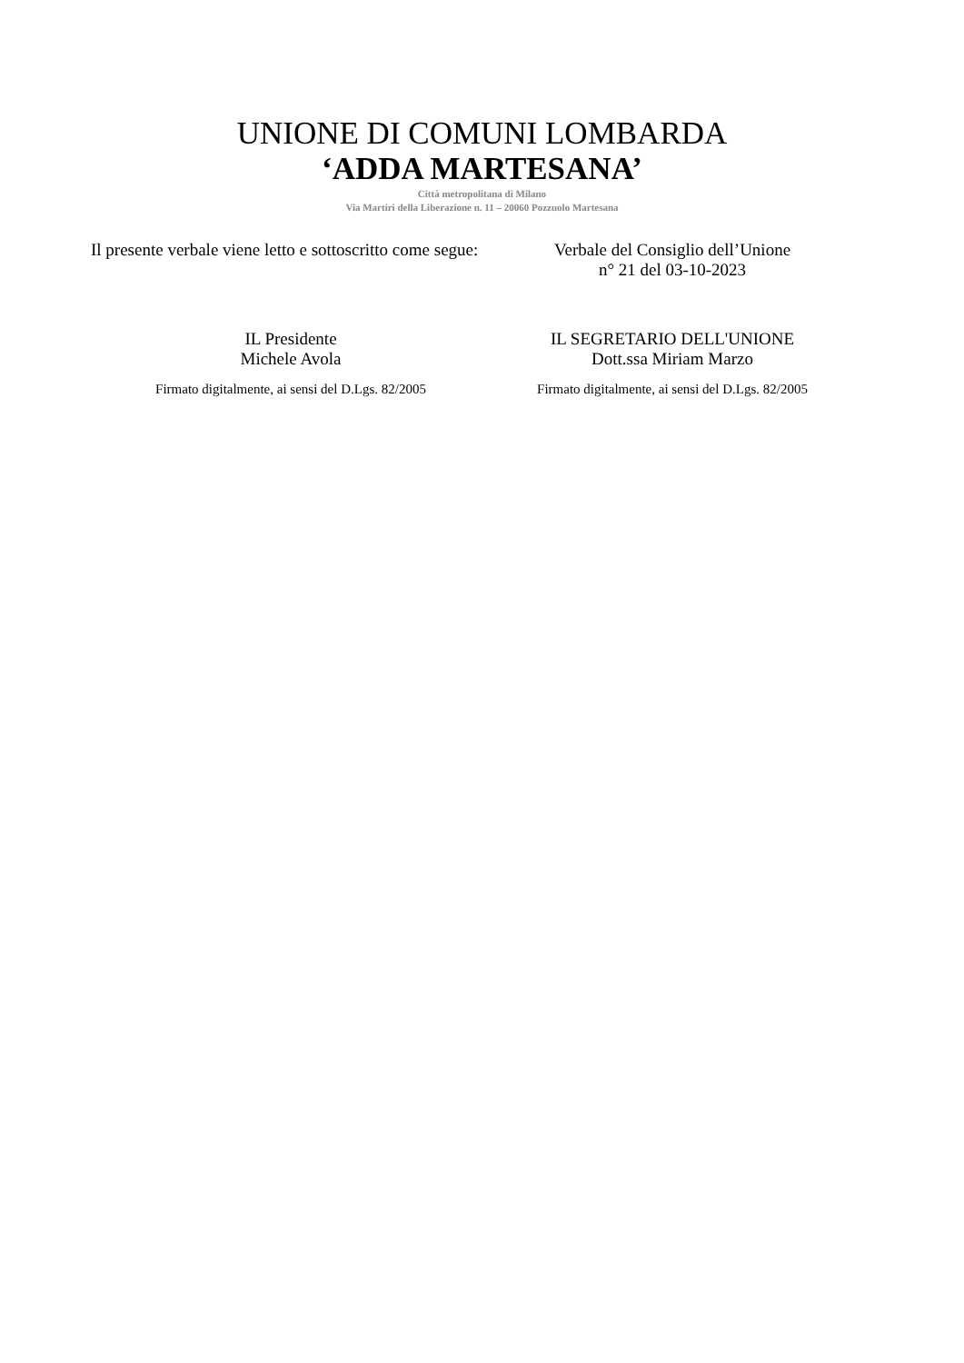UNIONE DI COMUNI LOMBARDA
‘ADDA MARTESANA’
Città metropolitana di Milano
Via Martiri della Liberazione n. 11 – 20060 Pozzuolo Martesana
Il presente verbale viene letto e sottoscritto come segue:
Verbale del Consiglio dell’Unione
n° 21 del 03-10-2023
IL Presidente
Michele Avola
IL SEGRETARIO DELL'UNIONE
Dott.ssa Miriam Marzo
Firmato digitalmente, ai sensi del D.Lgs. 82/2005
Firmato digitalmente, ai sensi del D.Lgs. 82/2005